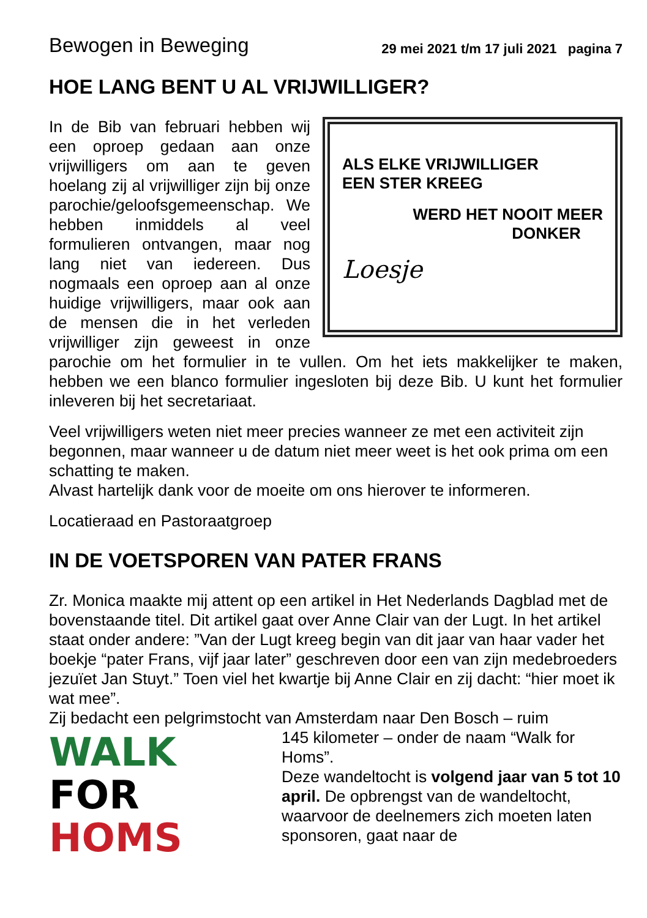Bewogen in Beweging 29 mei 2021 t/m 17 juli 2021 pagina 7
HOE LANG BENT U AL VRIJWILLIGER?
ALS ELKE VRIJWILLIGER
EEN STER KREEG
WERD HET NOOIT MEER
DONKER
Loesje
In de Bib van februari hebben wij een oproep gedaan aan onze vrijwilligers om aan te geven hoelang zij al vrijwilliger zijn bij onze parochie/geloofsgemeen­schap. We hebben inmiddels al veel formulieren ontvangen, maar nog lang niet van iedereen. Dus nogmaals een oproep aan al onze huidige vrijwilligers, maar ook aan de mensen die in het verleden vrijwilliger zijn geweest in onze parochie om het formulier in te vullen. Om het iets makkelijker te maken, hebben we een blanco formulier ingesloten bij deze Bib. U kunt het formulier inleveren bij het secretariaat.
Veel vrijwilligers weten niet meer precies wanneer ze met een activiteit zijn begonnen, maar wanneer u de datum niet meer weet is het ook prima om een schatting te maken.
Alvast hartelijk dank voor de moeite om ons hierover te informeren.
Locatieraad en Pastoraatgroep
IN DE VOETSPOREN VAN PATER FRANS
Zr. Monica maakte mij attent op een artikel in Het Nederlands Dagblad met de bovenstaande titel. Dit artikel gaat over Anne Clair van der Lugt. In het artikel staat onder andere: ”Van der Lugt kreeg begin van dit jaar van haar vader het boekje “pater Frans, vijf jaar later” geschreven door een van zijn medebroeders jezuïet Jan Stuyt.” Toen viel het kwartje bij Anne Clair en zij dacht: “hier moet ik wat mee”.
Zij bedacht een pelgrimstocht van Amsterdam naar Den Bosch – ruim
WALK FOR
HOMS
145 kilometer – onder de naam “Walk for Homs”.
Deze wandeltocht is volgend jaar van 5 tot 10 april. De opbrengst van de wandeltocht, waarvoor de deelnemers zich moeten laten sponsoren, gaat naar de